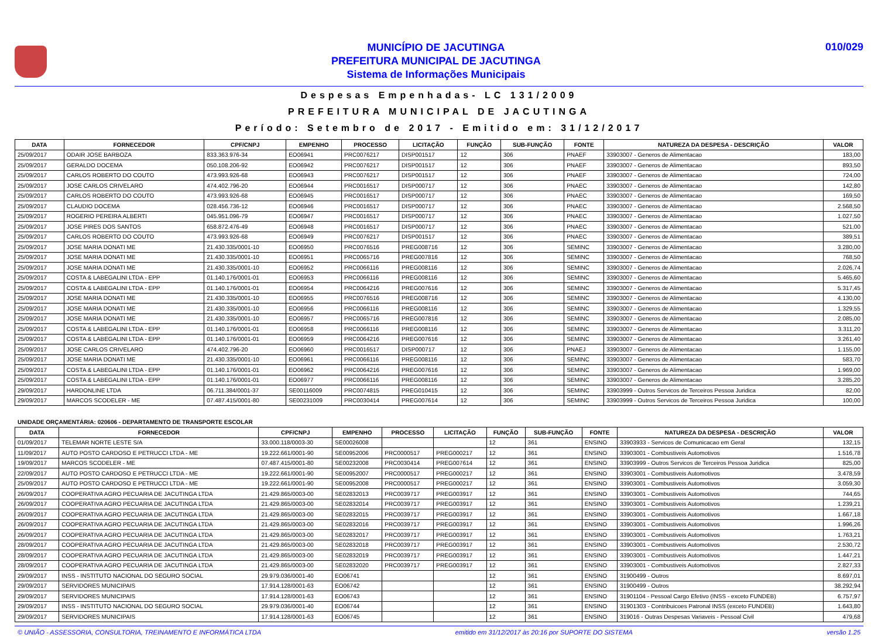MUNICÍPIO DE JACUTINGA
PREFEITURA MUNICIPAL DE JACUTINGA
Sistema de Informações Municipais
010/029
Despesas Empenhadas- LC 131/2009
PREFEITURA MUNICIPAL DE JACUTINGA
Período: Setembro de 2017 - Emitido em: 31/12/2017
| DATA | FORNECEDOR | CPF/CNPJ | EMPENHO | PROCESSO | LICITAÇÃO | FUNÇÃO | SUB-FUNÇÃO | FONTE | NATUREZA DA DESPESA - DESCRIÇÃO | VALOR |
| --- | --- | --- | --- | --- | --- | --- | --- | --- | --- | --- |
| 25/09/2017 | ODAIR JOSE BARBOZA | 833.363.976-34 | EO06941 | PRC0076217 | DISP001517 | 12 | 306 | PNAEF | 33903007 - Generos de Alimentacao | 183,00 |
| 25/09/2017 | GERALDO DOCEMA | 050.108.206-92 | EO06942 | PRC0076217 | DISP001517 | 12 | 306 | PNAEF | 33903007 - Generos de Alimentacao | 893,50 |
| 25/09/2017 | CARLOS ROBERTO DO COUTO | 473.993.926-68 | EO06943 | PRC0076217 | DISP001517 | 12 | 306 | PNAEF | 33903007 - Generos de Alimentacao | 724,00 |
| 25/09/2017 | JOSE CARLOS CRIVELARO | 474.402.796-20 | EO06944 | PRC0016517 | DISP000717 | 12 | 306 | PNAEC | 33903007 - Generos de Alimentacao | 142,80 |
| 25/09/2017 | CARLOS ROBERTO DO COUTO | 473.993.926-68 | EO06945 | PRC0016517 | DISP000717 | 12 | 306 | PNAEC | 33903007 - Generos de Alimentacao | 169,50 |
| 25/09/2017 | CLAUDIO DOCEMA | 028.456.736-12 | EO06946 | PRC0016517 | DISP000717 | 12 | 306 | PNAEC | 33903007 - Generos de Alimentacao | 2.568,50 |
| 25/09/2017 | ROGERIO PEREIRA ALBERTI | 045.951.096-79 | EO06947 | PRC0016517 | DISP000717 | 12 | 306 | PNAEC | 33903007 - Generos de Alimentacao | 1.027,50 |
| 25/09/2017 | JOSE PIRES DOS SANTOS | 658.872.476-49 | EO06948 | PRC0016517 | DISP000717 | 12 | 306 | PNAEC | 33903007 - Generos de Alimentacao | 521,00 |
| 25/09/2017 | CARLOS ROBERTO DO COUTO | 473.993.926-68 | EO06949 | PRC0076217 | DISP001517 | 12 | 306 | PNAEC | 33903007 - Generos de Alimentacao | 389,51 |
| 25/09/2017 | JOSE MARIA DONATI ME | 21.430.335/0001-10 | EO06950 | PRC0076516 | PREG008716 | 12 | 306 | SEMINC | 33903007 - Generos de Alimentacao | 3.280,00 |
| 25/09/2017 | JOSE MARIA DONATI ME | 21.430.335/0001-10 | EO06951 | PRC0065716 | PREG007816 | 12 | 306 | SEMINC | 33903007 - Generos de Alimentacao | 768,50 |
| 25/09/2017 | JOSE MARIA DONATI ME | 21.430.335/0001-10 | EO06952 | PRC0066116 | PREG008116 | 12 | 306 | SEMINC | 33903007 - Generos de Alimentacao | 2.026,74 |
| 25/09/2017 | COSTA & LABEGALINI LTDA - EPP | 01.140.176/0001-01 | EO06953 | PRC0066116 | PREG008116 | 12 | 306 | SEMINC | 33903007 - Generos de Alimentacao | 5.465,60 |
| 25/09/2017 | COSTA & LABEGALINI LTDA - EPP | 01.140.176/0001-01 | EO06954 | PRC0064216 | PREG007616 | 12 | 306 | SEMINC | 33903007 - Generos de Alimentacao | 5.317,45 |
| 25/09/2017 | JOSE MARIA DONATI ME | 21.430.335/0001-10 | EO06955 | PRC0076516 | PREG008716 | 12 | 306 | SEMINC | 33903007 - Generos de Alimentacao | 4.130,00 |
| 25/09/2017 | JOSE MARIA DONATI ME | 21.430.335/0001-10 | EO06956 | PRC0066116 | PREG008116 | 12 | 306 | SEMINC | 33903007 - Generos de Alimentacao | 1.329,55 |
| 25/09/2017 | JOSE MARIA DONATI ME | 21.430.335/0001-10 | EO06957 | PRC0065716 | PREG007816 | 12 | 306 | SEMINC | 33903007 - Generos de Alimentacao | 2.085,00 |
| 25/09/2017 | COSTA & LABEGALINI LTDA - EPP | 01.140.176/0001-01 | EO06958 | PRC0066116 | PREG008116 | 12 | 306 | SEMINC | 33903007 - Generos de Alimentacao | 3.311,20 |
| 25/09/2017 | COSTA & LABEGALINI LTDA - EPP | 01.140.176/0001-01 | EO06959 | PRC0064216 | PREG007616 | 12 | 306 | SEMINC | 33903007 - Generos de Alimentacao | 3.261,40 |
| 25/09/2017 | JOSE CARLOS CRIVELARO | 474.402.796-20 | EO06960 | PRC0016517 | DISP000717 | 12 | 306 | PNAEJ | 33903007 - Generos de Alimentacao | 1.155,00 |
| 25/09/2017 | JOSE MARIA DONATI ME | 21.430.335/0001-10 | EO06961 | PRC0066116 | PREG008116 | 12 | 306 | SEMINC | 33903007 - Generos de Alimentacao | 583,70 |
| 25/09/2017 | COSTA & LABEGALINI LTDA - EPP | 01.140.176/0001-01 | EO06962 | PRC0064216 | PREG007616 | 12 | 306 | SEMINC | 33903007 - Generos de Alimentacao | 1.969,00 |
| 25/09/2017 | COSTA & LABEGALINI LTDA - EPP | 01.140.176/0001-01 | EO06977 | PRC0066116 | PREG008116 | 12 | 306 | SEMINC | 33903007 - Generos de Alimentacao | 3.285,20 |
| 29/09/2017 | HARDONLINE LTDA | 06.711.384/0001-37 | SE00116009 | PRC0074815 | PREG010415 | 12 | 306 | SEMINC | 33903999 - Outros Servicos de Terceiros Pessoa Juridica | 82,00 |
| 29/09/2017 | MARCOS SCODELER - ME | 07.487.415/0001-80 | SE00231009 | PRC0030414 | PREG007614 | 12 | 306 | SEMINC | 33903999 - Outros Servicos de Terceiros Pessoa Juridica | 100,00 |
UNIDADE ORÇAMENTÁRIA: 020606 - DEPARTAMENTO DE TRANSPORTE ESCOLAR
| DATA | FORNECEDOR | CPF/CNPJ | EMPENHO | PROCESSO | LICITAÇÃO | FUNÇÃO | SUB-FUNÇÃO | FONTE | NATUREZA DA DESPESA - DESCRIÇÃO | VALOR |
| --- | --- | --- | --- | --- | --- | --- | --- | --- | --- | --- |
| 01/09/2017 | TELEMAR NORTE LESTE S/A | 33.000.118/0003-30 | SE00026008 | | | 12 | 361 | ENSINO | 33903933 - Servicos de Comunicacao em Geral | 132,15 |
| 11/09/2017 | AUTO POSTO CARDOSO E PETRUCCI LTDA - ME | 19.222.661/0001-90 | SE00952006 | PRC0000517 | PREG000217 | 12 | 361 | ENSINO | 33903001 - Combustiveis Automotivos | 1.516,78 |
| 19/09/2017 | MARCOS SCODELER - ME | 07.487.415/0001-80 | SE00232008 | PRC0030414 | PREG007614 | 12 | 361 | ENSINO | 33903999 - Outros Servicos de Terceiros Pessoa Juridica | 825,00 |
| 22/09/2017 | AUTO POSTO CARDOSO E PETRUCCI LTDA - ME | 19.222.661/0001-90 | SE00952007 | PRC0000517 | PREG000217 | 12 | 361 | ENSINO | 33903001 - Combustiveis Automotivos | 3.478,59 |
| 25/09/2017 | AUTO POSTO CARDOSO E PETRUCCI LTDA - ME | 19.222.661/0001-90 | SE00952008 | PRC0000517 | PREG000217 | 12 | 361 | ENSINO | 33903001 - Combustiveis Automotivos | 3.059,30 |
| 26/09/2017 | COOPERATIVA AGRO PECUARIA DE JACUTINGA LTDA | 21.429.865/0003-00 | SE02832013 | PRC0039717 | PREG003917 | 12 | 361 | ENSINO | 33903001 - Combustiveis Automotivos | 744,65 |
| 26/09/2017 | COOPERATIVA AGRO PECUARIA DE JACUTINGA LTDA | 21.429.865/0003-00 | SE02832014 | PRC0039717 | PREG003917 | 12 | 361 | ENSINO | 33903001 - Combustiveis Automotivos | 1.239,21 |
| 26/09/2017 | COOPERATIVA AGRO PECUARIA DE JACUTINGA LTDA | 21.429.865/0003-00 | SE02832015 | PRC0039717 | PREG003917 | 12 | 361 | ENSINO | 33903001 - Combustiveis Automotivos | 1.667,18 |
| 26/09/2017 | COOPERATIVA AGRO PECUARIA DE JACUTINGA LTDA | 21.429.865/0003-00 | SE02832016 | PRC0039717 | PREG003917 | 12 | 361 | ENSINO | 33903001 - Combustiveis Automotivos | 1.996,26 |
| 26/09/2017 | COOPERATIVA AGRO PECUARIA DE JACUTINGA LTDA | 21.429.865/0003-00 | SE02832017 | PRC0039717 | PREG003917 | 12 | 361 | ENSINO | 33903001 - Combustiveis Automotivos | 1.763,21 |
| 28/09/2017 | COOPERATIVA AGRO PECUARIA DE JACUTINGA LTDA | 21.429.865/0003-00 | SE02832018 | PRC0039717 | PREG003917 | 12 | 361 | ENSINO | 33903001 - Combustiveis Automotivos | 2.530,72 |
| 28/09/2017 | COOPERATIVA AGRO PECUARIA DE JACUTINGA LTDA | 21.429.865/0003-00 | SE02832019 | PRC0039717 | PREG003917 | 12 | 361 | ENSINO | 33903001 - Combustiveis Automotivos | 1.447,21 |
| 28/09/2017 | COOPERATIVA AGRO PECUARIA DE JACUTINGA LTDA | 21.429.865/0003-00 | SE02832020 | PRC0039717 | PREG003917 | 12 | 361 | ENSINO | 33903001 - Combustiveis Automotivos | 2.827,33 |
| 29/09/2017 | INSS - INSTITUTO NACIONAL DO SEGURO SOCIAL | 29.979.036/0001-40 | EO06741 | | | 12 | 361 | ENSINO | 31900499 - Outros | 8.697,01 |
| 29/09/2017 | SERVIDORES MUNICIPAIS | 17.914.128/0001-63 | EO06742 | | | 12 | 361 | ENSINO | 31900499 - Outros | 38.292,94 |
| 29/09/2017 | SERVIDORES MUNICIPAIS | 17.914.128/0001-63 | EO06743 | | | 12 | 361 | ENSINO | 31901104 - Pessoal Cargo Efetivo (INSS - exceto FUNDEB) | 6.757,97 |
| 29/09/2017 | INSS - INSTITUTO NACIONAL DO SEGURO SOCIAL | 29.979.036/0001-40 | EO06744 | | | 12 | 361 | ENSINO | 31901303 - Contribuicoes Patronal INSS (exceto FUNDEB) | 1.643,80 |
| 29/09/2017 | SERVIDORES MUNICIPAIS | 17.914.128/0001-63 | EO06745 | | | 12 | 361 | ENSINO | 319016 - Outras Despesas Variaveis - Pessoal Civil | 479,68 |
© UNIÃO - ASSESSORIA, CONSULTORIA, TREINAMENTO E INFORMÁTICA LTDA emitido em 31/12/2017 às 20:16 por SUPORTE DO SISTEMA versão 1.25